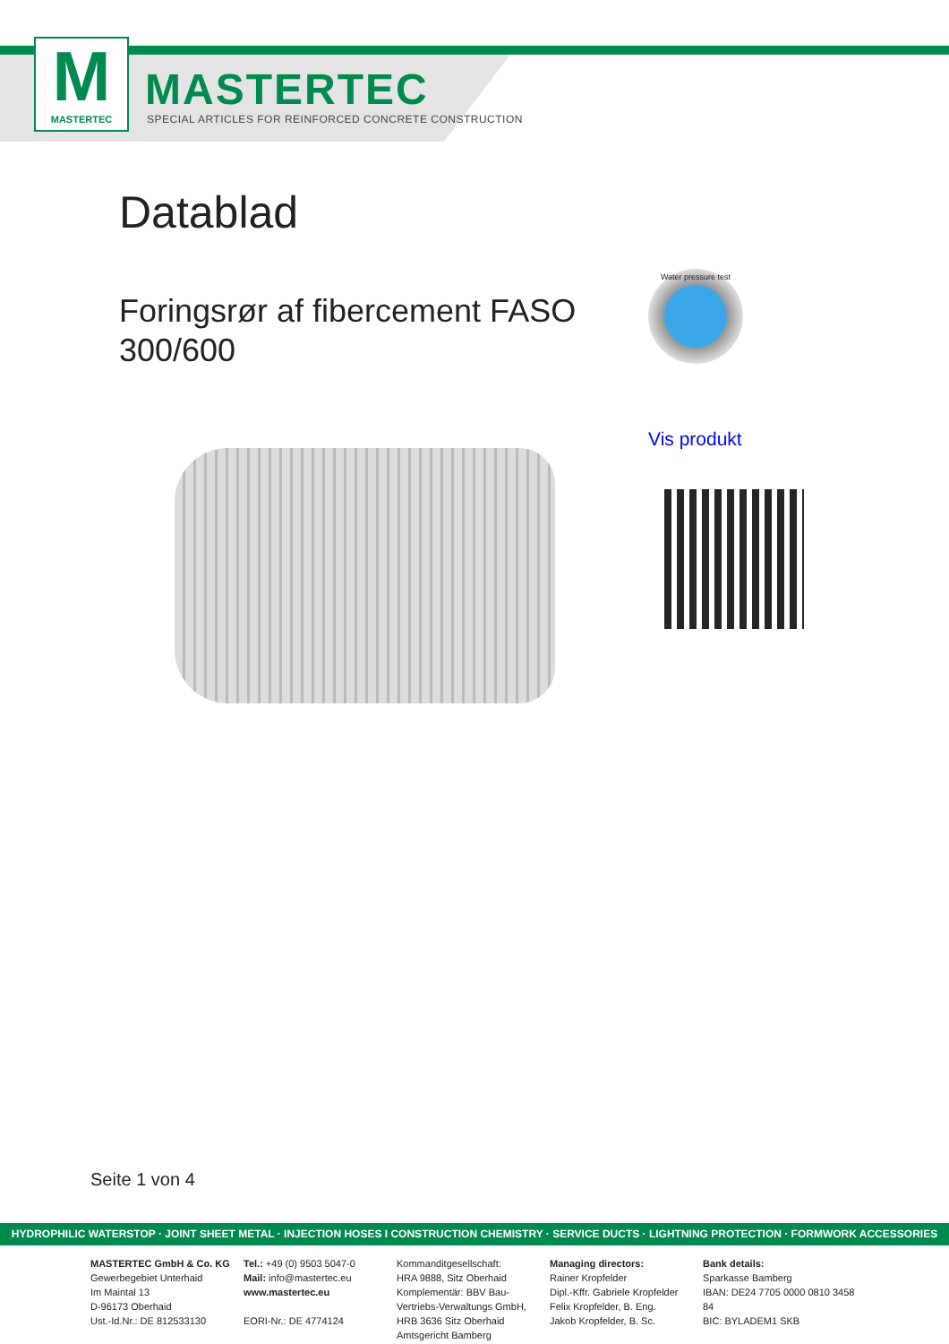M
MASTERTEC
MASTERTEC
SPECIAL ARTICLES FOR REINFORCED CONCRETE CONSTRUCTION
Datablad
Foringsrør af fibercement FASO 300/600
Water pressure test
Vis produkt
Seite 1 von 4
HYDROPHILIC WATERSTOP · JOINT SHEET METAL · INJECTION HOSES I CONSTRUCTION CHEMISTRY · SERVICE DUCTS · LIGHTNING PROTECTION · FORMWORK ACCESSORIES
MASTERTEC GmbH & Co. KG
Gewerbegebiet Unterhaid
Im Maintal 13
D-96173 Oberhaid
Ust.-Id.Nr.: DE 812533130
Tel.: +49 (0) 9503 5047-0
Mail: info@mastertec.eu
www.mastertec.eu
EORI-Nr.: DE 4774124
Kommanditgesellschaft:
HRA 9888, Sitz Oberhaid
Komplementär: BBV Bau-
Vertriebs-Verwaltungs GmbH,
HRB 3636 Sitz Oberhaid
Amtsgericht Bamberg
Managing directors:
Rainer Kropfelder
Dipl.-Kffr. Gabriele Kropfelder
Felix Kropfelder, B. Eng.
Jakob Kropfelder, B. Sc.
Bank details:
Sparkasse Bamberg
IBAN: DE24 7705 0000 0810 3458 84
BIC: BYLADEM1 SKB